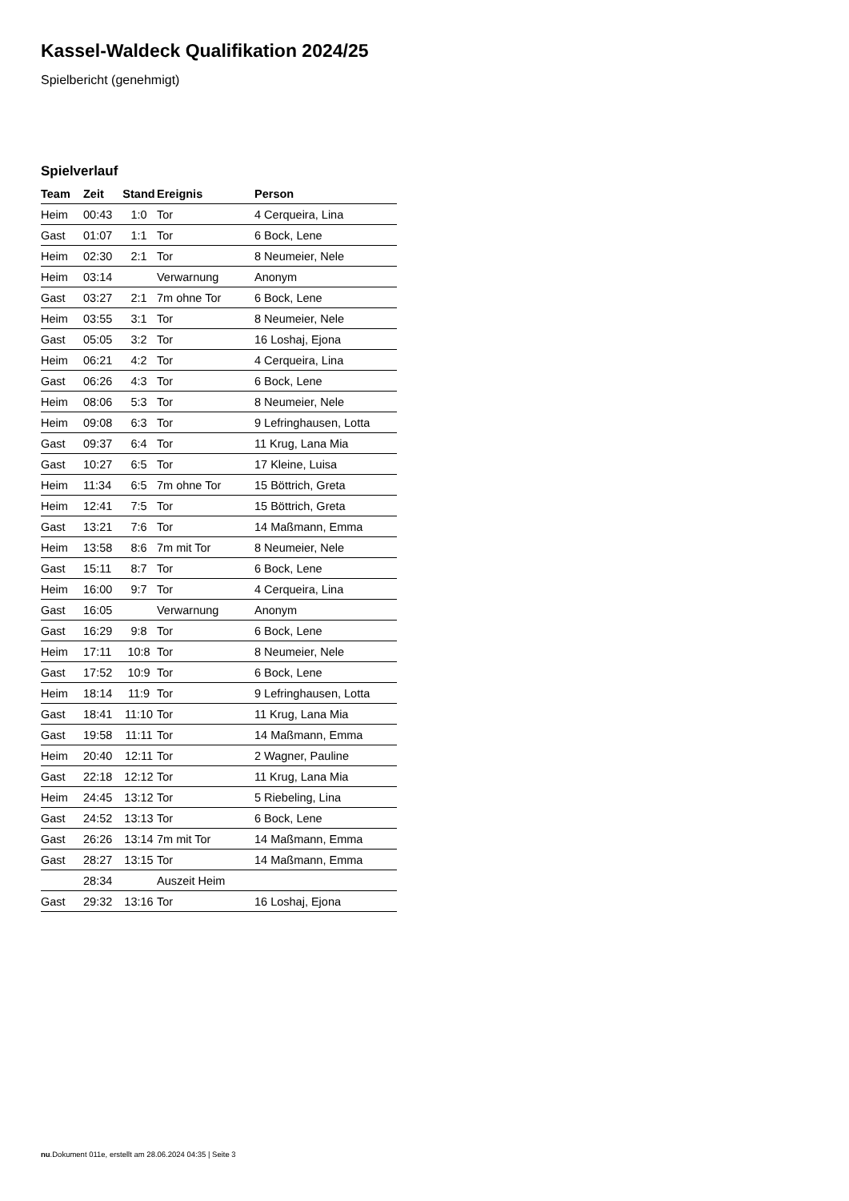Kassel-Waldeck Qualifikation 2024/25
Spielbericht (genehmigt)
Spielverlauf
| Team | Zeit | Stand | Ereignis | Person |
| --- | --- | --- | --- | --- |
| Heim | 00:43 | 1:0 | Tor | 4 Cerqueira, Lina |
| Gast | 01:07 | 1:1 | Tor | 6 Bock, Lene |
| Heim | 02:30 | 2:1 | Tor | 8 Neumeier, Nele |
| Heim | 03:14 | | Verwarnung | Anonym |
| Gast | 03:27 | 2:1 | 7m ohne Tor | 6 Bock, Lene |
| Heim | 03:55 | 3:1 | Tor | 8 Neumeier, Nele |
| Gast | 05:05 | 3:2 | Tor | 16 Loshaj, Ejona |
| Heim | 06:21 | 4:2 | Tor | 4 Cerqueira, Lina |
| Gast | 06:26 | 4:3 | Tor | 6 Bock, Lene |
| Heim | 08:06 | 5:3 | Tor | 8 Neumeier, Nele |
| Heim | 09:08 | 6:3 | Tor | 9 Lefringhausen, Lotta |
| Gast | 09:37 | 6:4 | Tor | 11 Krug, Lana Mia |
| Gast | 10:27 | 6:5 | Tor | 17 Kleine, Luisa |
| Heim | 11:34 | 6:5 | 7m ohne Tor | 15 Böttrich, Greta |
| Heim | 12:41 | 7:5 | Tor | 15 Böttrich, Greta |
| Gast | 13:21 | 7:6 | Tor | 14 Maßmann, Emma |
| Heim | 13:58 | 8:6 | 7m mit Tor | 8 Neumeier, Nele |
| Gast | 15:11 | 8:7 | Tor | 6 Bock, Lene |
| Heim | 16:00 | 9:7 | Tor | 4 Cerqueira, Lina |
| Gast | 16:05 | | Verwarnung | Anonym |
| Gast | 16:29 | 9:8 | Tor | 6 Bock, Lene |
| Heim | 17:11 | 10:8 | Tor | 8 Neumeier, Nele |
| Gast | 17:52 | 10:9 | Tor | 6 Bock, Lene |
| Heim | 18:14 | 11:9 | Tor | 9 Lefringhausen, Lotta |
| Gast | 18:41 | 11:10 | Tor | 11 Krug, Lana Mia |
| Gast | 19:58 | 11:11 | Tor | 14 Maßmann, Emma |
| Heim | 20:40 | 12:11 | Tor | 2 Wagner, Pauline |
| Gast | 22:18 | 12:12 | Tor | 11 Krug, Lana Mia |
| Heim | 24:45 | 13:12 | Tor | 5 Riebeling, Lina |
| Gast | 24:52 | 13:13 | Tor | 6 Bock, Lene |
| Gast | 26:26 | 13:14 | 7m mit Tor | 14 Maßmann, Emma |
| Gast | 28:27 | 13:15 | Tor | 14 Maßmann, Emma |
| | 28:34 | | Auszeit Heim | |
| Gast | 29:32 | 13:16 | Tor | 16 Loshaj, Ejona |
nu.Dokument 011e, erstellt am 28.06.2024 04:35 | Seite 3